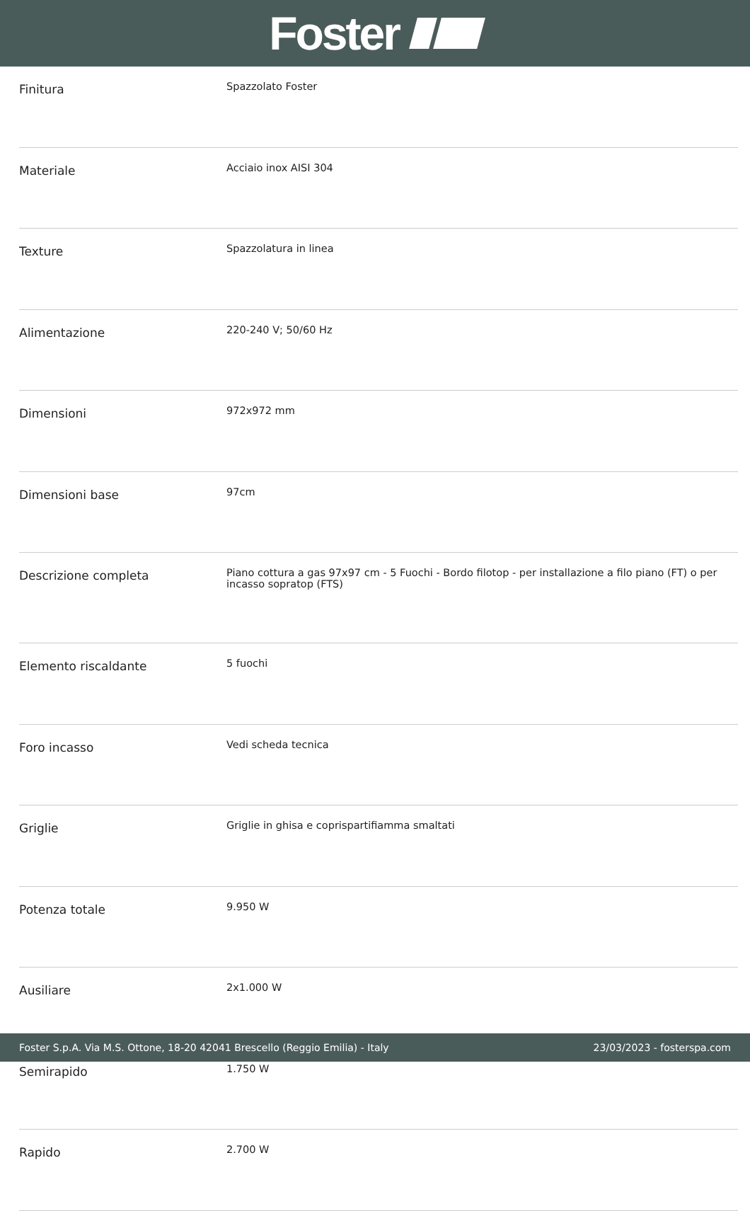Foster
| Finitura | Spazzolato Foster |
| Materiale | Acciaio inox AISI 304 |
| Texture | Spazzolatura in linea |
| Alimentazione | 220-240 V; 50/60 Hz |
| Dimensioni | 972x972 mm |
| Dimensioni base | 97cm |
| Descrizione completa | Piano cottura a gas 97x97 cm - 5 Fuochi - Bordo filotop - per installazione a filo piano (FT) o per incasso sopratop (FTS) |
| Elemento riscaldante | 5 fuochi |
| Foro incasso | Vedi scheda tecnica |
| Griglie | Griglie in ghisa e coprispartifiamma smaltati |
| Potenza totale | 9.950 W |
| Ausiliare | 2x1.000 W |
| Semirapido | 1.750 W |
| Rapido | 2.700 W |
Foster S.p.A. Via M.S. Ottone, 18-20 42041 Brescello (Reggio Emilia) - Italy 23/03/2023 - fosterspa.com